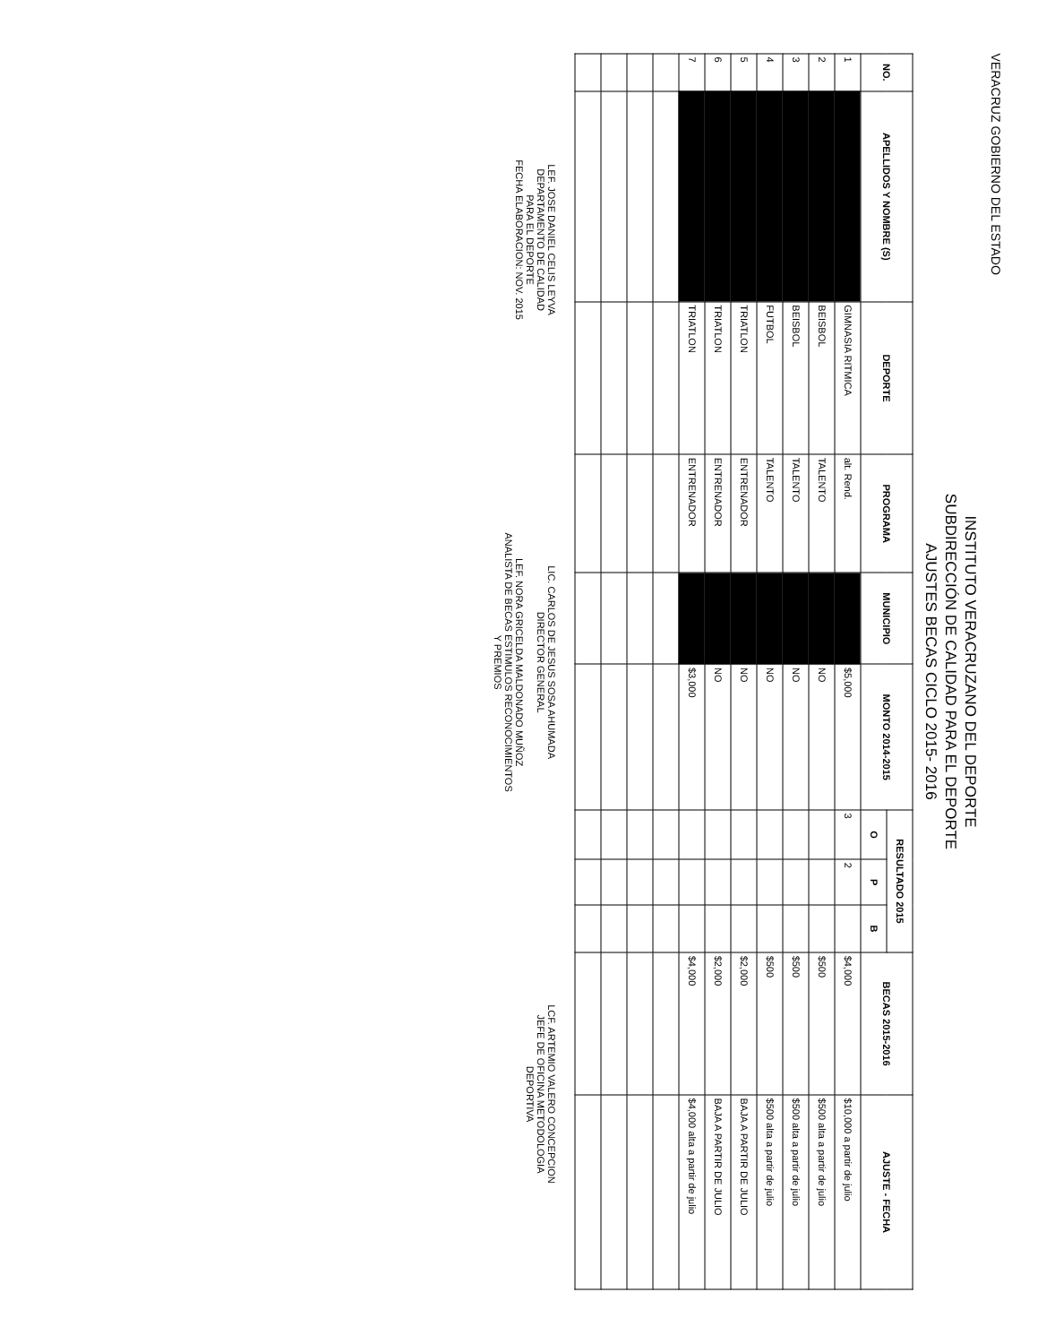VERACRUZ GOBIERNO DEL ESTADO
INSTITUTO VERACRUZANO DEL DEPORTE
SUBDIRECCIÓN DE CALIDAD PARA EL DEPORTE
AJUSTES BECAS CICLO 2015- 2016
| NO. | APELLIDOS Y NOMBRE (S) | DEPORTE | PROGRAMA | MUNICIPIO | MONTO 2014-2015 | RESULTADO 2015 | | | BECAS 2015-2016 | AJUSTE - FECHA |
| --- | --- | --- | --- | --- | --- | --- | --- | --- | --- | --- |
| | | | | | | O | P | B | | |
| 1 | | GIMNASIA RITMICA | alt. Rend. | | $5,000 | 3 | 2 | | $4,000 | $10,000 a partir de julio |
| 2 | | BEISBOL | TALENTO | | NO | | | | $500 | $500 alta a partir de julio |
| 3 | | BEISBOL | TALENTO | | NO | | | | $500 | $500 alta a partir de julio |
| 4 | | FUTBOL | TALENTO | | NO | | | | $500 | $500 alta a partir de julio |
| 5 | | TRIATLON | ENTRENADOR | | NO | | | | $2,000 | BAJA A PARTIR DE JULIO |
| 6 | | TRIATLON | ENTRENADOR | | NO | | | | $2,000 | BAJA A PARTIR DE JULIO |
| 7 | | TRIATLON | ENTRENADOR | | $3,000 | | | | $4,000 | $4,000 alta a partir de julio |
LEF. JOSE DANIEL CELIS LEYVA
DEPARTAMENTO DE CALIDAD
PARA EL DEPORTE
FECHA ELABORACION: NOV. 2015
LIC. CARLOS DE JESUS SOSA AHUMADA
DIRECTOR GENERAL
LEF. NORA GRICELDA MALDONADO MUÑOZ
ANALISTA DE BECAS ESTIMULOS RECONOCIMIENTOS
Y PREMIOS
LCF. ARTEMIO VALERO CONCEPCION
JEFE DE OFICINA METODOLOGIA
DEPORTIVA